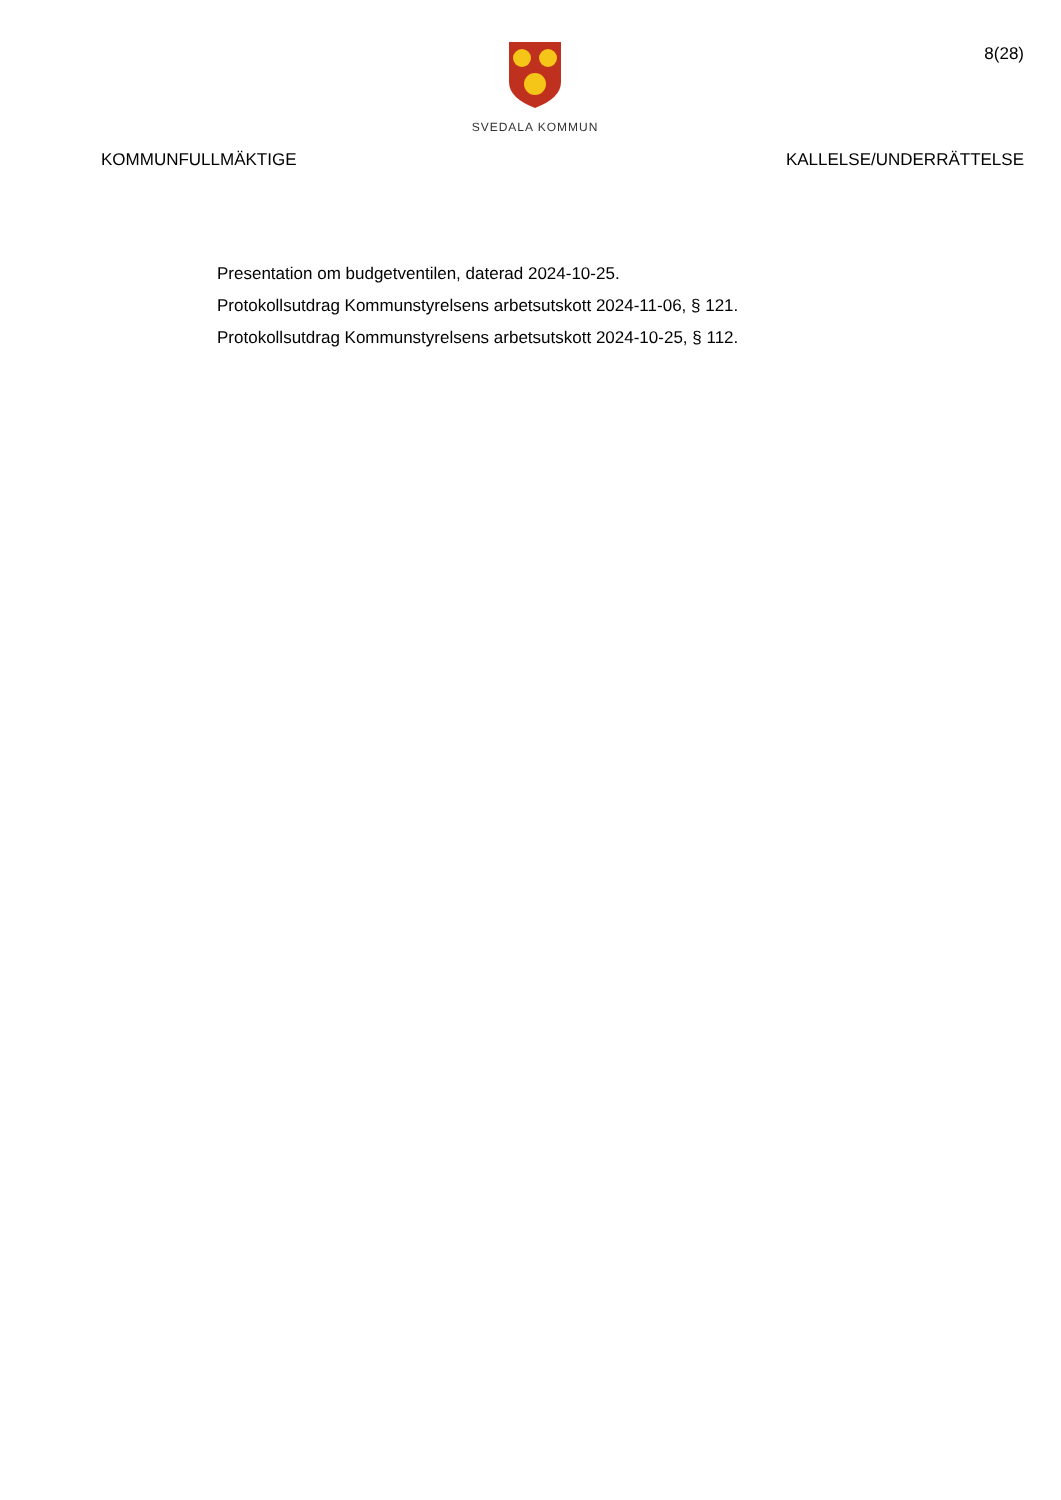SVEDALA KOMMUN
8(28)
KOMMUNFULLMÄKTIGE KALLELSE/UNDERRÄTTELSE
Presentation om budgetventilen, daterad 2024-10-25.
Protokollsutdrag Kommunstyrelsens arbetsutskott 2024-11-06, § 121.
Protokollsutdrag Kommunstyrelsens arbetsutskott 2024-10-25, § 112.